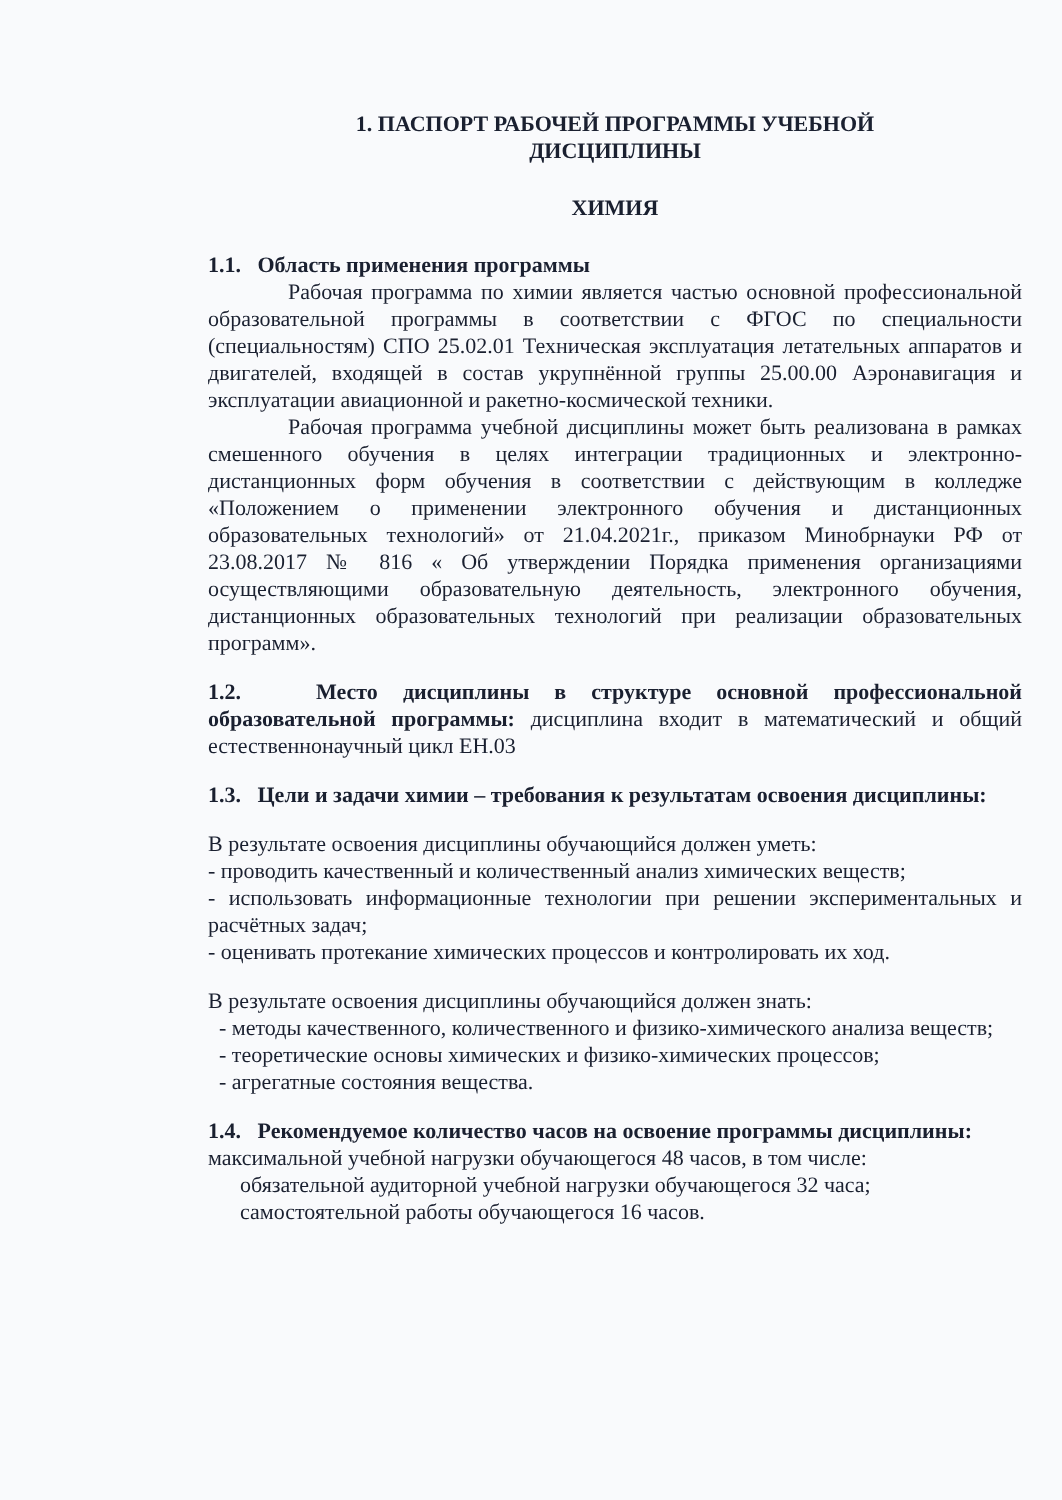1. ПАСПОРТ РАБОЧЕЙ ПРОГРАММЫ УЧЕБНОЙ
ДИСЦИПЛИНЫ
ХИМИЯ
1.1. Область применения программы
Рабочая программа по химии является частью основной профессиональной образовательной программы в соответствии с ФГОС по специальности (специальностям) СПО 25.02.01 Техническая эксплуатация летательных аппаратов и двигателей, входящей в состав укрупнённой группы 25.00.00 Аэронавигация и эксплуатации авиационной и ракетно-космической техники.
Рабочая программа учебной дисциплины может быть реализована в рамках смешенного обучения в целях интеграции традиционных и электронно-дистанционных форм обучения в соответствии с действующим в колледже «Положением о применении электронного обучения и дистанционных образовательных технологий» от 21.04.2021г., приказом Минобрнауки РФ от 23.08.2017 № 816 « Об утверждении Порядка применения организациями осуществляющими образовательную деятельность, электронного обучения, дистанционных образовательных технологий при реализации образовательных программ».
1.2. Место дисциплины в структуре основной профессиональной образовательной программы: дисциплина входит в математический и общий естественнонаучный цикл ЕН.03
1.3. Цели и задачи химии – требования к результатам освоения дисциплины:
В результате освоения дисциплины обучающийся должен уметь:
- проводить качественный и количественный анализ химических веществ;
- использовать информационные технологии при решении экспериментальных и расчётных задач;
- оценивать протекание химических процессов и контролировать их ход.
В результате освоения дисциплины обучающийся должен знать:
- методы качественного, количественного и физико-химического анализа веществ;
- теоретические основы химических и физико-химических процессов;
- агрегатные состояния вещества.
1.4. Рекомендуемое количество часов на освоение программы дисциплины:
максимальной учебной нагрузки обучающегося 48 часов, в том числе:
обязательной аудиторной учебной нагрузки обучающегося 32 часа;
самостоятельной работы обучающегося 16 часов.